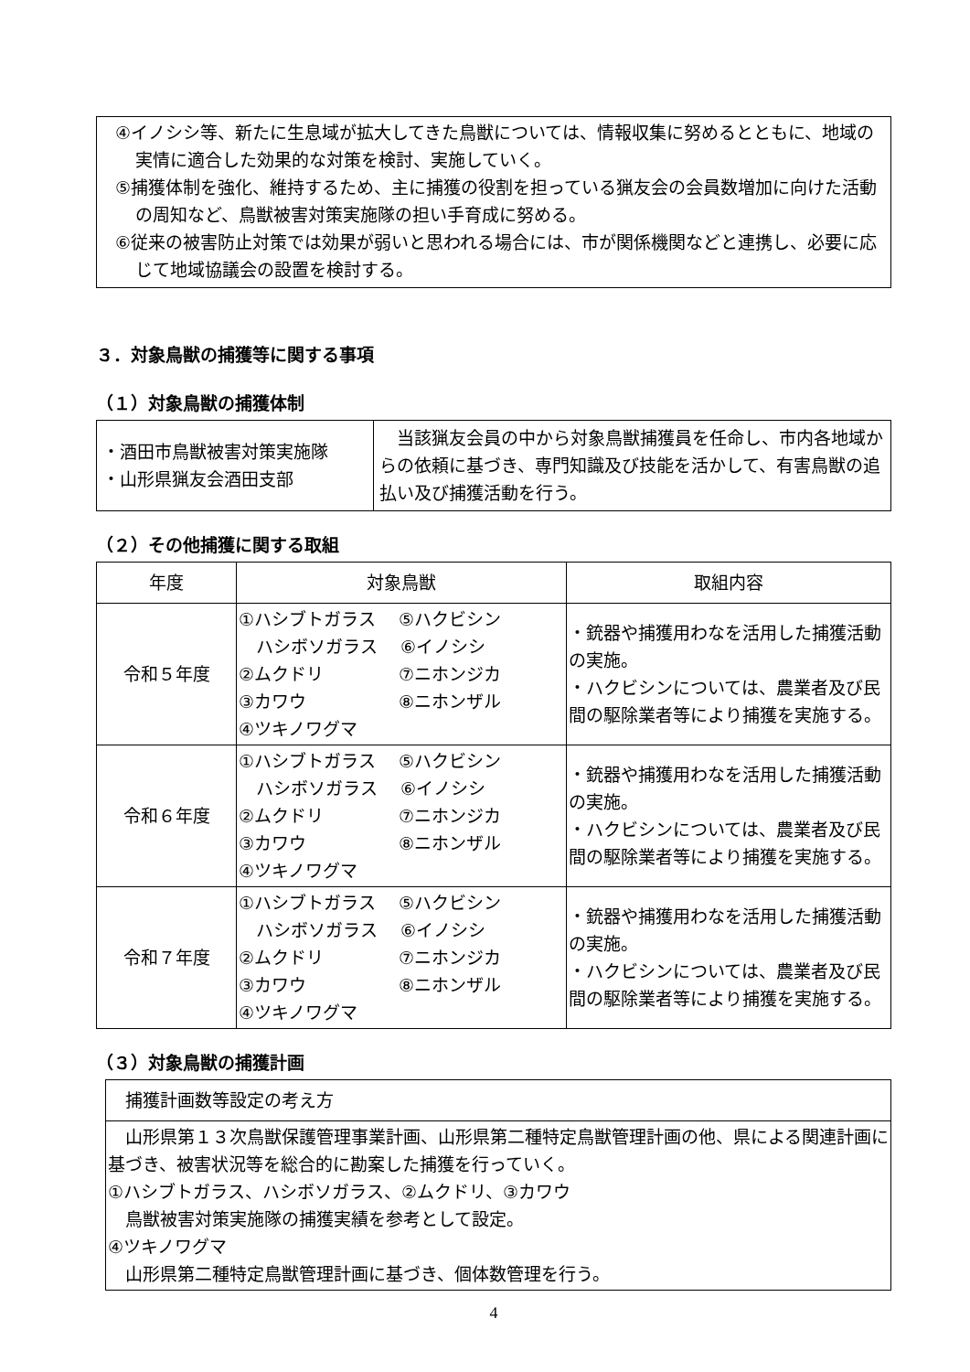④イノシシ等、新たに生息域が拡大してきた鳥獣については、情報収集に努めるとともに、地域の実情に適合した効果的な対策を検討、実施していく。
⑤捕獲体制を強化、維持するため、主に捕獲の役割を担っている猟友会の会員数増加に向けた活動の周知など、鳥獣被害対策実施隊の担い手育成に努める。
⑥従来の被害防止対策では効果が弱いと思われる場合には、市が関係機関などと連携し、必要に応じて地域協議会の設置を検討する。
３．対象鳥獣の捕獲等に関する事項
（１）対象鳥獣の捕獲体制
| ・酒田市鳥獣被害対策実施隊 ・山形県猟友会酒田支部 | 当該猟友会員の中から対象鳥獣捕獲員を任命し、市内各地域からの依頼に基づき、専門知識及び技能を活かして、有害鳥獣の追払い及び捕獲活動を行う。 |
（２）その他捕獲に関する取組
| 年度 | 対象鳥獣 | 取組内容 |
| --- | --- | --- |
| 令和５年度 | ①ハシブトガラス ⑤ハクビシン ハシボソガラス ⑥イノシシ ②ムクドリ ⑦ニホンジカ ③カワウ ⑧ニホンザル ④ツキノワグマ | ・銃器や捕獲用わなを活用した捕獲活動の実施。 ・ハクビシンについては、農業者及び民間の駆除業者等により捕獲を実施する。 |
| 令和６年度 | ①ハシブトガラス ⑤ハクビシン ハシボソガラス ⑥イノシシ ②ムクドリ ⑦ニホンジカ ③カワウ ⑧ニホンザル ④ツキノワグマ | ・銃器や捕獲用わなを活用した捕獲活動の実施。 ・ハクビシンについては、農業者及び民間の駆除業者等により捕獲を実施する。 |
| 令和７年度 | ①ハシブトガラス ⑤ハクビシン ハシボソガラス ⑥イノシシ ②ムクドリ ⑦ニホンジカ ③カワウ ⑧ニホンザル ④ツキノワグマ | ・銃器や捕獲用わなを活用した捕獲活動の実施。 ・ハクビシンについては、農業者及び民間の駆除業者等により捕獲を実施する。 |
（３）対象鳥獣の捕獲計画
| 捕獲計画数等設定の考え方 |
| 山形県第１３次鳥獣保護管理事業計画、山形県第二種特定鳥獣管理計画の他、県による関連計画に基づき、被害状況等を総合的に勘案した捕獲を行っていく。 ①ハシブトガラス、ハシボソガラス、②ムクドリ、③カワウ 鳥獣被害対策実施隊の捕獲実績を参考として設定。 ④ツキノワグマ 山形県第二種特定鳥獣管理計画に基づき、個体数管理を行う。 |
4